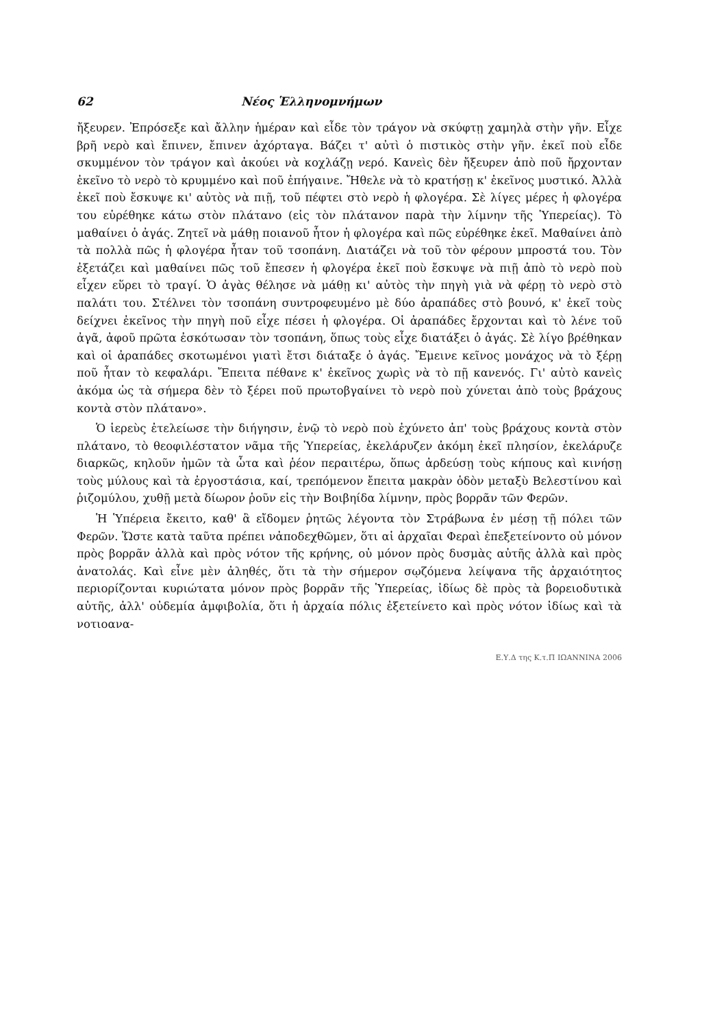62 Νέος Ἑλληνομνήμων
ἤξευρεν. Ἐπρόσεξε καὶ ἄλλην ἡμέραν καὶ εἶδε τὸν τράγον νὰ σκύφτῃ χαμηλὰ στὴν γῆν. Εἶχε βρῆ νερὸ καὶ ἔπινεν, ἔπινεν ἀχόρταγα. Βάζει τ' αὐτὶ ὁ πιστικὸς στὴν γῆν. ἐκεῖ ποὺ εἶδε σκυμμένον τὸν τράγον καὶ ἀκούει νὰ κοχλάζῃ νερό. Κανεὶς δὲν ἤξευρεν ἀπὸ ποῦ ἤρχονταν ἐκεῖνο τὸ νερὸ τὸ κρυμμένο καὶ ποῦ ἐπήγαινε. Ἤθελε νὰ τὸ κρατήσῃ κ' ἐκεῖνος μυστικό. Ἀλλὰ ἐκεῖ ποὺ ἔσκυψε κι' αὐτὸς νὰ πιῇ, τοῦ πέφτει στὸ νερὸ ἡ φλογέρα. Σὲ λίγες μέρες ἡ φλογέρα του εὑρέθηκε κάτω στὸν πλάτανο (εἰς τὸν πλάτανον παρὰ τὴν λίμνην τῆς Ὑπερείας). Τὸ μαθαίνει ὁ ἀγάς. Ζητεῖ νὰ μάθῃ ποιανοῦ ἦτον ἡ φλογέρα καὶ πῶς εὑρέθηκε ἐκεῖ. Μαθαίνει ἀπὸ τὰ πολλὰ πῶς ἡ φλογέρα ἦταν τοῦ τσοπάνη. Διατάζει νὰ τοῦ τὸν φέρουν μπροστά του. Τὸν ἐξετάζει καὶ μαθαίνει πῶς τοῦ ἔπεσεν ἡ φλογέρα ἐκεῖ ποὺ ἔσκυψε νὰ πιῇ ἀπὸ τὸ νερὸ ποὺ εἶχεν εὕρει τὸ τραγί. Ὁ ἀγὰς θέλησε νὰ μάθῃ κι' αὐτὸς τὴν πηγὴ γιὰ νὰ φέρῃ τὸ νερὸ στὸ παλάτι του. Στέλνει τὸν τσοπάνη συντροφευμένο μὲ δύο ἀραπάδες στὸ βουνό, κ' ἐκεῖ τοὺς δείχνει ἐκεῖνος τὴν πηγὴ ποῦ εἶχε πέσει ἡ φλογέρα. Οἱ ἀραπάδες ἔρχονται καὶ τὸ λένε τοῦ ἀγᾶ, ἀφοῦ πρῶτα ἐσκότωσαν τὸν τσοπάνη, ὅπως τοὺς εἶχε διατάξει ὁ ἀγάς. Σὲ λίγο βρέθηκαν καὶ οἱ ἀραπάδες σκοτωμένοι γιατὶ ἔτσι διάταξε ὁ ἀγάς. Ἔμεινε κεῖνος μονάχος νὰ τὸ ξέρῃ ποῦ ἦταν τὸ κεφαλάρι. Ἔπειτα πέθανε κ' ἐκεῖνος χωρὶς νὰ τὸ πῇ κανενός. Γι' αὐτὸ κανεὶς ἀκόμα ὡς τὰ σήμερα δὲν τὸ ξέρει ποῦ πρωτοβγαίνει τὸ νερὸ ποὺ χύνεται ἀπὸ τοὺς βράχους κοντὰ στὸν πλάτανο».
Ὁ ἱερεὺς ἐτελείωσε τὴν διήγησιν, ἐνῷ τὸ νερὸ ποὺ ἐχύνετο ἀπ' τοὺς βράχους κοντὰ στὸν πλάτανο, τὸ θεοφιλέστατον νᾶμα τῆς Ὑπερείας, ἐκελάρυζεν ἀκόμη ἐκεῖ πλησίον, ἐκελάρυζε διαρκῶς, κηλοῦν ἡμῶν τὰ ὦτα καὶ ῥέον περαιτέρω, ὅπως ἀρδεύσῃ τοὺς κήπους καὶ κινήσῃ τοὺς μύλους καὶ τὰ ἐργοστάσια, καί, τρεπόμενον ἔπειτα μακρὰν ὁδὸν μεταξὺ Βελεστίνου καὶ ῥιζομύλου, χυθῇ μετὰ δίωρον ῥοῦν εἰς τὴν Βοιβηίδα λίμνην, πρὸς βορρᾶν τῶν Φερῶν.
Ἡ Ὑπέρεια ἔκειτο, καθ' ἃ εἴδομεν ῥητῶς λέγοντα τὸν Στράβωνα ἐν μέσῃ τῇ πόλει τῶν Φερῶν. Ὥστε κατὰ ταῦτα πρέπει νἀποδεχθῶμεν, ὅτι αἱ ἀρχαῖαι Φεραὶ ἐπεξετείνοντο οὐ μόνον πρὸς βορρᾶν ἀλλὰ καὶ πρὸς νότον τῆς κρήνης, οὐ μόνον πρὸς δυσμὰς αὐτῆς ἀλλὰ καὶ πρὸς ἀνατολάς. Καὶ εἶνε μὲν ἀληθές, ὅτι τὰ τὴν σήμερον σῳζόμενα λείψανα τῆς ἀρχαιότητος περιορίζονται κυριώτατα μόνον πρὸς βορρᾶν τῆς Ὑπερείας, ἰδίως δὲ πρὸς τὰ βορειοδυτικὰ αὐτῆς, ἀλλ' οὐδεμία ἀμφιβολία, ὅτι ἡ ἀρχαία πόλις ἐξετείνετο καὶ πρὸς νότον ἰδίως καὶ τὰ νοτιοανα-
Ε.Υ.Δ της Κ.τ.Π ΙΩΑΝΝΙΝΑ 2006